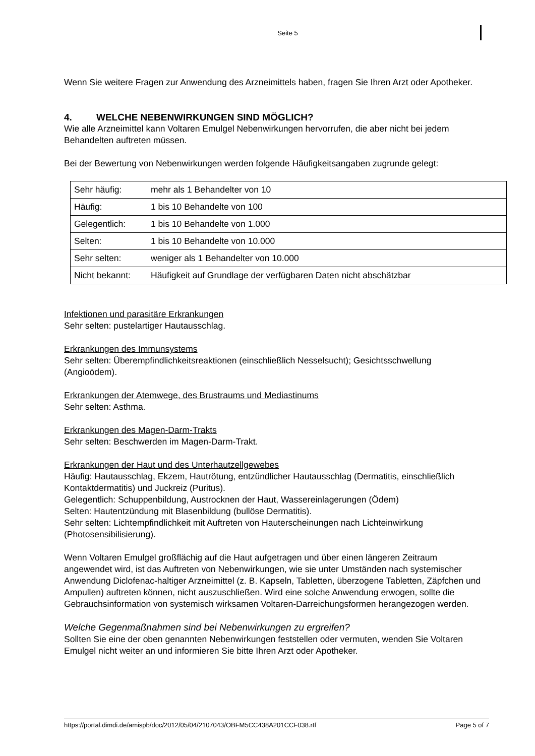Seite 5
Wenn Sie weitere Fragen zur Anwendung des Arzneimittels haben, fragen Sie Ihren Arzt oder Apotheker.
4. WELCHE NEBENWIRKUNGEN SIND MÖGLICH?
Wie alle Arzneimittel kann Voltaren Emulgel Nebenwirkungen hervorrufen, die aber nicht bei jedem Behandelten auftreten müssen.
Bei der Bewertung von Nebenwirkungen werden folgende Häufigkeitsangaben zugrunde gelegt:
| Sehr häufig: | mehr als 1 Behandelter von 10 |
| Häufig: | 1 bis 10 Behandelte von 100 |
| Gelegentlich: | 1 bis 10 Behandelte von 1.000 |
| Selten: | 1 bis 10 Behandelte von 10.000 |
| Sehr selten: | weniger als 1 Behandelter von 10.000 |
| Nicht bekannt: | Häufigkeit auf Grundlage der verfügbaren Daten nicht abschätzbar |
Infektionen und parasitäre Erkrankungen
Sehr selten: pustelartiger Hautausschlag.
Erkrankungen des Immunsystems
Sehr selten: Überempfindlichkeitsreaktionen (einschließlich Nesselsucht); Gesichtsschwellung (Angioödem).
Erkrankungen der Atemwege, des Brustraums und Mediastinums
Sehr selten: Asthma.
Erkrankungen des Magen-Darm-Trakts
Sehr selten: Beschwerden im Magen-Darm-Trakt.
Erkrankungen der Haut und des Unterhautzellgewebes
Häufig: Hautausschlag, Ekzem, Hautrötung, entzündlicher Hautausschlag (Dermatitis, einschließlich Kontaktdermatitis) und Juckreiz (Puritus).
Gelegentlich: Schuppenbildung, Austrocknen der Haut, Wassereinlagerungen (Ödem)
Selten: Hautentzündung mit Blasenbildung (bullöse Dermatitis).
Sehr selten: Lichtempfindlichkeit mit Auftreten von Hauterscheinungen nach Lichteinwirkung (Photosensibilisierung).
Wenn Voltaren Emulgel großflächig auf die Haut aufgetragen und über einen längeren Zeitraum angewendet wird, ist das Auftreten von Nebenwirkungen, wie sie unter Umständen nach systemischer Anwendung Diclofenac-haltiger Arzneimittel (z. B. Kapseln, Tabletten, überzogene Tabletten, Zäpfchen und Ampullen) auftreten können, nicht auszuschließen. Wird eine solche Anwendung erwogen, sollte die Gebrauchsinformation von systemisch wirksamen Voltaren-Darreichungsformen herangezogen werden.
Welche Gegenmaßnahmen sind bei Nebenwirkungen zu ergreifen?
Sollten Sie eine der oben genannten Nebenwirkungen feststellen oder vermuten, wenden Sie Voltaren Emulgel nicht weiter an und informieren Sie bitte Ihren Arzt oder Apotheker.
https://portal.dimdi.de/amispb/doc/2012/05/04/2107043/OBFM5CC438A201CCF038.rtf Page 5 of 7